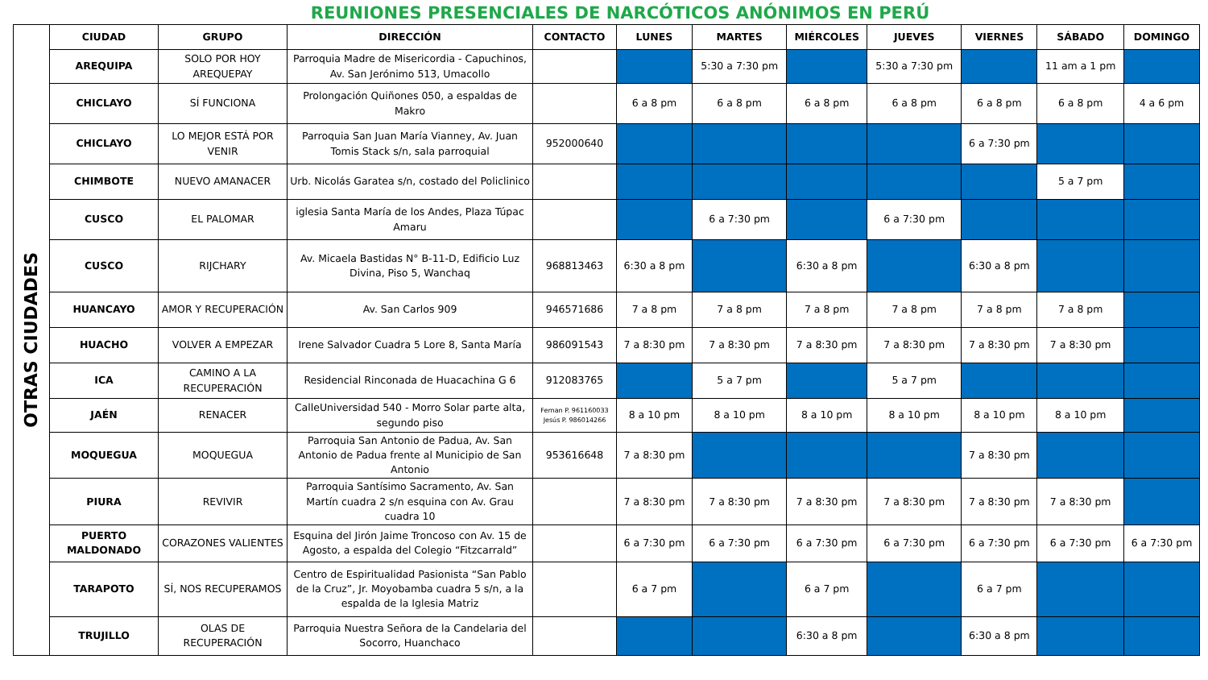REUNIONES PRESENCIALES DE NARCÓTICOS ANÓNIMOS EN PERÚ
| OTRAS CIUDADES | CIUDAD | GRUPO | DIRECCIÓN | CONTACTO | LUNES | MARTES | MIÉRCOLES | JUEVES | VIERNES | SÁBADO | DOMINGO |
| | AREQUIPA | SOLO POR HOY AREQUEPAY | Parroquia Madre de Misericordia - Capuchinos, Av. San Jerónimo 513, Umacollo | | | 5:30 a 7:30 pm | | 5:30 a 7:30 pm | | 11 am a 1 pm | |
| | CHICLAYO | SÍ FUNCIONA | Prolongación Quiñones 050, a espaldas de Makro | | 6 a 8 pm | 6 a 8 pm | 6 a 8 pm | 6 a 8 pm | 6 a 8 pm | 6 a 8 pm | 4 a 6 pm |
| | CHICLAYO | LO MEJOR ESTÁ POR VENIR | Parroquia San Juan María Vianney, Av. Juan Tomis Stack s/n, sala parroquial | 952000640 | | | | | 6 a 7:30 pm | | |
| | CHIMBOTE | NUEVO AMANACER | Urb. Nicolás Garatea s/n, costado del Policlinico | | | | | | | 5 a 7 pm | |
| | CUSCO | EL PALOMAR | iglesia Santa María de los Andes, Plaza Túpac Amaru | | | 6 a 7:30 pm | | 6 a 7:30 pm | | | |
| | CUSCO | RIJCHARY | Av. Micaela Bastidas N° B-11-D, Edificio Luz Divina, Piso 5, Wanchaq | 968813463 | 6:30 a 8 pm | | 6:30 a 8 pm | | 6:30 a 8 pm | | |
| | HUANCAYO | AMOR Y RECUPERACIÓN | Av. San Carlos 909 | 946571686 | 7 a 8 pm | 7 a 8 pm | 7 a 8 pm | 7 a 8 pm | 7 a 8 pm | 7 a 8 pm | |
| | HUACHO | VOLVER A EMPEZAR | Irene Salvador Cuadra 5 Lore 8, Santa María | 986091543 | 7 a 8:30 pm | 7 a 8:30 pm | 7 a 8:30 pm | 7 a 8:30 pm | 7 a 8:30 pm | 7 a 8:30 pm | |
| | ICA | CAMINO A LA RECUPERACIÓN | Residencial Rinconada de Huacachina G 6 | 912083765 | | 5 a 7 pm | | 5 a 7 pm | | | |
| | JAÉN | RENACER | CalleUniversidad 540 - Morro Solar parte alta, segundo piso | Fernan P. 961160033 Jesús P. 986014266 | 8 a 10 pm | 8 a 10 pm | 8 a 10 pm | 8 a 10 pm | 8 a 10 pm | 8 a 10 pm | |
| | MOQUEGUA | MOQUEGUA | Parroquia San Antonio de Padua, Av. San Antonio de Padua frente al Municipio de San Antonio | 953616648 | 7 a 8:30 pm | | | | 7 a 8:30 pm | | |
| | PIURA | REVIVIR | Parroquia Santísimo Sacramento, Av. San Martín cuadra 2 s/n esquina con Av. Grau cuadra 10 | | 7 a 8:30 pm | 7 a 8:30 pm | 7 a 8:30 pm | 7 a 8:30 pm | 7 a 8:30 pm | 7 a 8:30 pm | |
| | PUERTO MALDONADO | CORAZONES VALIENTES | Esquina del Jirón Jaime Troncoso con Av. 15 de Agosto, a espalda del Colegio “Fitzcarrald” | | 6 a 7:30 pm | 6 a 7:30 pm | 6 a 7:30 pm | 6 a 7:30 pm | 6 a 7:30 pm | 6 a 7:30 pm | 6 a 7:30 pm |
| | TARAPOTO | SÍ, NOS RECUPERAMOS | Centro de Espiritualidad Pasionista “San Pablo de la Cruz”, Jr. Moyobamba cuadra 5 s/n, a la espalda de la Iglesia Matriz | | 6 a 7 pm | | 6 a 7 pm | | 6 a 7 pm | | |
| | TRUJILLO | OLAS DE RECUPERACIÓN | Parroquia Nuestra Señora de la Candelaria del Socorro, Huanchaco | | | | 6:30 a 8 pm | | 6:30 a 8 pm | | |